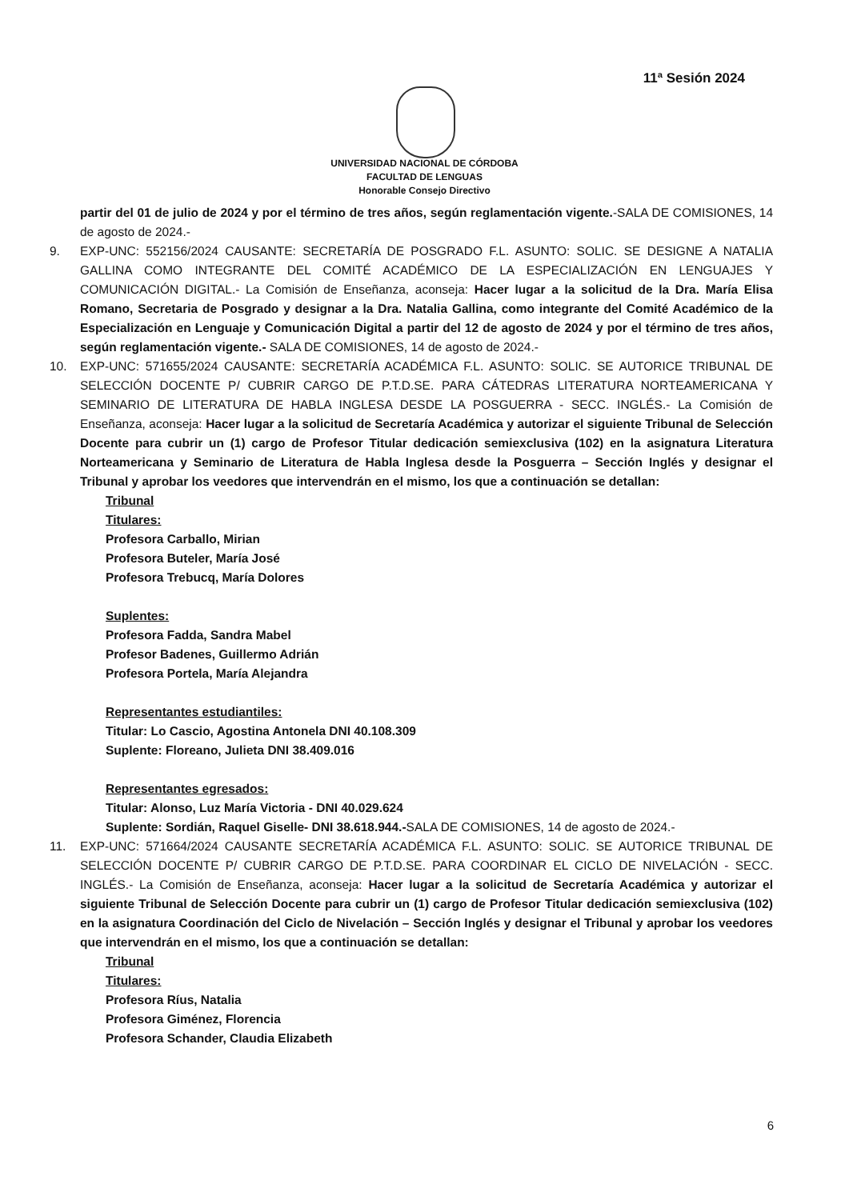11ª Sesión 2024
UNIVERSIDAD NACIONAL DE CÓRDOBA
FACULTAD DE LENGUAS
Honorable Consejo Directivo
partir del 01 de julio de 2024 y por el término de tres años, según reglamentación vigente.-SALA DE COMISIONES, 14 de agosto de 2024.-
9. EXP-UNC: 552156/2024 CAUSANTE: SECRETARÍA DE POSGRADO F.L. ASUNTO: SOLIC. SE DESIGNE A NATALIA GALLINA COMO INTEGRANTE DEL COMITÉ ACADÉMICO DE LA ESPECIALIZACIÓN EN LENGUAJES Y COMUNICACIÓN DIGITAL.- La Comisión de Enseñanza, aconseja: Hacer lugar a la solicitud de la Dra. María Elisa Romano, Secretaria de Posgrado y designar a la Dra. Natalia Gallina, como integrante del Comité Académico de la Especialización en Lenguaje y Comunicación Digital a partir del 12 de agosto de 2024 y por el término de tres años, según reglamentación vigente.- SALA DE COMISIONES, 14 de agosto de 2024.-
10. EXP-UNC: 571655/2024 CAUSANTE: SECRETARÍA ACADÉMICA F.L. ASUNTO: SOLIC. SE AUTORICE TRIBUNAL DE SELECCIÓN DOCENTE P/ CUBRIR CARGO DE P.T.D.SE. PARA CÁTEDRAS LITERATURA NORTEAMERICANA Y SEMINARIO DE LITERATURA DE HABLA INGLESA DESDE LA POSGUERRA - SECC. INGLÉS.- La Comisión de Enseñanza, aconseja: Hacer lugar a la solicitud de Secretaría Académica y autorizar el siguiente Tribunal de Selección Docente para cubrir un (1) cargo de Profesor Titular dedicación semiexclusiva (102) en la asignatura Literatura Norteamericana y Seminario de Literatura de Habla Inglesa desde la Posguerra – Sección Inglés y designar el Tribunal y aprobar los veedores que intervendrán en el mismo, los que a continuación se detallan:
Tribunal
Titulares:
Profesora Carballo, Mirian
Profesora Buteler, María José
Profesora Trebucq, María Dolores
Suplentes:
Profesora Fadda, Sandra Mabel
Profesor Badenes, Guillermo Adrián
Profesora Portela, María Alejandra
Representantes estudiantiles:
Titular: Lo Cascio, Agostina Antonela DNI 40.108.309
Suplente: Floreano, Julieta DNI 38.409.016
Representantes egresados:
Titular: Alonso, Luz María Victoria - DNI 40.029.624
Suplente: Sordián, Raquel Giselle- DNI 38.618.944.-SALA DE COMISIONES, 14 de agosto de 2024.-
11. EXP-UNC: 571664/2024 CAUSANTE SECRETARÍA ACADÉMICA F.L. ASUNTO: SOLIC. SE AUTORICE TRIBUNAL DE SELECCIÓN DOCENTE P/ CUBRIR CARGO DE P.T.D.SE. PARA COORDINAR EL CICLO DE NIVELACIÓN - SECC. INGLÉS.- La Comisión de Enseñanza, aconseja: Hacer lugar a la solicitud de Secretaría Académica y autorizar el siguiente Tribunal de Selección Docente para cubrir un (1) cargo de Profesor Titular dedicación semiexclusiva (102) en la asignatura Coordinación del Ciclo de Nivelación – Sección Inglés y designar el Tribunal y aprobar los veedores que intervendrán en el mismo, los que a continuación se detallan:
Tribunal
Titulares:
Profesora Ríus, Natalia
Profesora Giménez, Florencia
Profesora Schander, Claudia Elizabeth
6